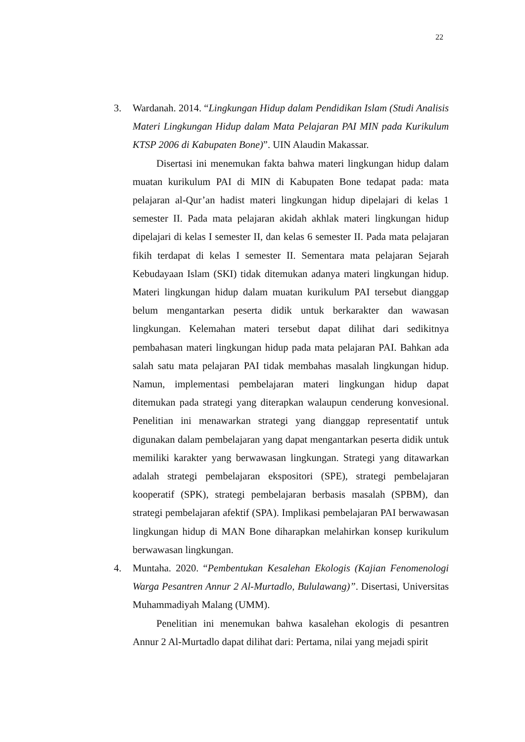22
3. Wardanah. 2014. “Lingkungan Hidup dalam Pendidikan Islam (Studi Analisis Materi Lingkungan Hidup dalam Mata Pelajaran PAI MIN pada Kurikulum KTSP 2006 di Kabupaten Bone)”. UIN Alaudin Makassar.
Disertasi ini menemukan fakta bahwa materi lingkungan hidup dalam muatan kurikulum PAI di MIN di Kabupaten Bone tedapat pada: mata pelajaran al-Qur’an hadist materi lingkungan hidup dipelajari di kelas 1 semester II. Pada mata pelajaran akidah akhlak materi lingkungan hidup dipelajari di kelas I semester II, dan kelas 6 semester II. Pada mata pelajaran fikih terdapat di kelas I semester II. Sementara mata pelajaran Sejarah Kebudayaan Islam (SKI) tidak ditemukan adanya materi lingkungan hidup. Materi lingkungan hidup dalam muatan kurikulum PAI tersebut dianggap belum mengantarkan peserta didik untuk berkarakter dan wawasan lingkungan. Kelemahan materi tersebut dapat dilihat dari sedikitnya pembahasan materi lingkungan hidup pada mata pelajaran PAI. Bahkan ada salah satu mata pelajaran PAI tidak membahas masalah lingkungan hidup. Namun, implementasi pembelajaran materi lingkungan hidup dapat ditemukan pada strategi yang diterapkan walaupun cenderung konvesional. Penelitian ini menawarkan strategi yang dianggap representatif untuk digunakan dalam pembelajaran yang dapat mengantarkan peserta didik untuk memiliki karakter yang berwawasan lingkungan. Strategi yang ditawarkan adalah strategi pembelajaran ekspositori (SPE), strategi pembelajaran kooperatif (SPK), strategi pembelajaran berbasis masalah (SPBM), dan strategi pembelajaran afektif (SPA). Implikasi pembelajaran PAI berwawasan lingkungan hidup di MAN Bone diharapkan melahirkan konsep kurikulum berwawasan lingkungan.
4. Muntaha. 2020. “Pembentukan Kesalehan Ekologis (Kajian Fenomenologi Warga Pesantren Annur 2 Al-Murtadlo, Bululawang)”. Disertasi, Universitas Muhammadiyah Malang (UMM).
Penelitian ini menemukan bahwa kasalehan ekologis di pesantren Annur 2 Al-Murtadlo dapat dilihat dari: Pertama, nilai yang mejadi spirit